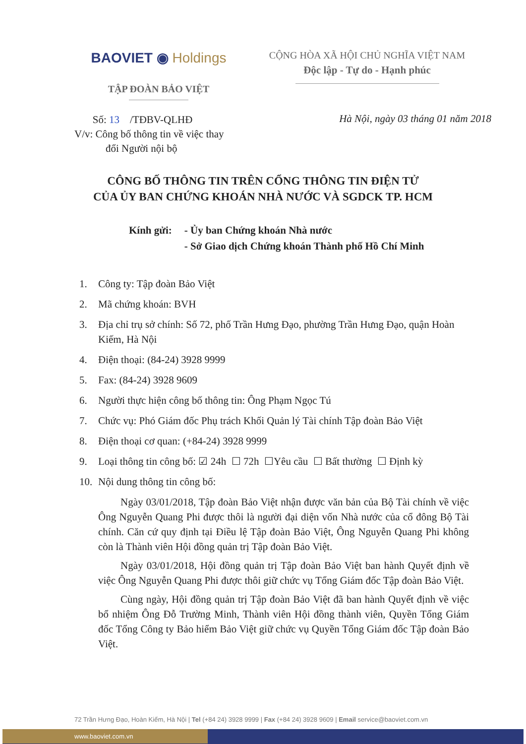BAOVIET ◉ Holdings
TẬP ĐOÀN BẢO VIỆT
CỘNG HÒA XÃ HỘI CHỦ NGHĨA VIỆT NAM
Độc lập - Tự do - Hạnh phúc
Số: 13 /TĐBV-QLHĐ
V/v: Công bố thông tin về việc thay
đổi Người nội bộ
Hà Nội, ngày 03 tháng 01 năm 2018
CÔNG BỐ THÔNG TIN TRÊN CỔNG THÔNG TIN ĐIỆN TỬ
CỦA ỦY BAN CHỨNG KHOÁN NHÀ NƯỚC VÀ SGDCK TP. HCM
Kính gửi: - Ủy ban Chứng khoán Nhà nước
- Sở Giao dịch Chứng khoán Thành phố Hồ Chí Minh
1. Công ty: Tập đoàn Bảo Việt
2. Mã chứng khoán: BVH
3. Địa chỉ trụ sở chính: Số 72, phố Trần Hưng Đạo, phường Trần Hưng Đạo, quận Hoàn Kiếm, Hà Nội
4. Điện thoại: (84-24) 3928 9999
5. Fax: (84-24) 3928 9609
6. Người thực hiện công bố thông tin: Ông Phạm Ngọc Tú
7. Chức vụ: Phó Giám đốc Phụ trách Khối Quản lý Tài chính Tập đoàn Bảo Việt
8. Điện thoại cơ quan: (+84-24) 3928 9999
9. Loại thông tin công bố: ☑ 24h ☐ 72h ☐Yêu cầu ☐ Bất thường ☐ Định kỳ
10. Nội dung thông tin công bố:
Ngày 03/01/2018, Tập đoàn Bảo Việt nhận được văn bản của Bộ Tài chính về việc Ông Nguyễn Quang Phi được thôi là người đại diện vốn Nhà nước của cổ đông Bộ Tài chính. Căn cứ quy định tại Điều lệ Tập đoàn Bảo Việt, Ông Nguyễn Quang Phi không còn là Thành viên Hội đồng quản trị Tập đoàn Bảo Việt.
Ngày 03/01/2018, Hội đồng quản trị Tập đoàn Bảo Việt ban hành Quyết định về việc Ông Nguyễn Quang Phi được thôi giữ chức vụ Tổng Giám đốc Tập đoàn Bảo Việt.
Cùng ngày, Hội đồng quản trị Tập đoàn Bảo Việt đã ban hành Quyết định về việc bổ nhiệm Ông Đỗ Trường Minh, Thành viên Hội đồng thành viên, Quyền Tổng Giám đốc Tổng Công ty Bảo hiểm Bảo Việt giữ chức vụ Quyền Tổng Giám đốc Tập đoàn Bảo Việt.
72 Trần Hưng Đạo, Hoàn Kiếm, Hà Nội | Tel (+84 24) 3928 9999 | Fax (+84 24) 3928 9609 | Email service@baoviet.com.vn
www.baoviet.com.vn